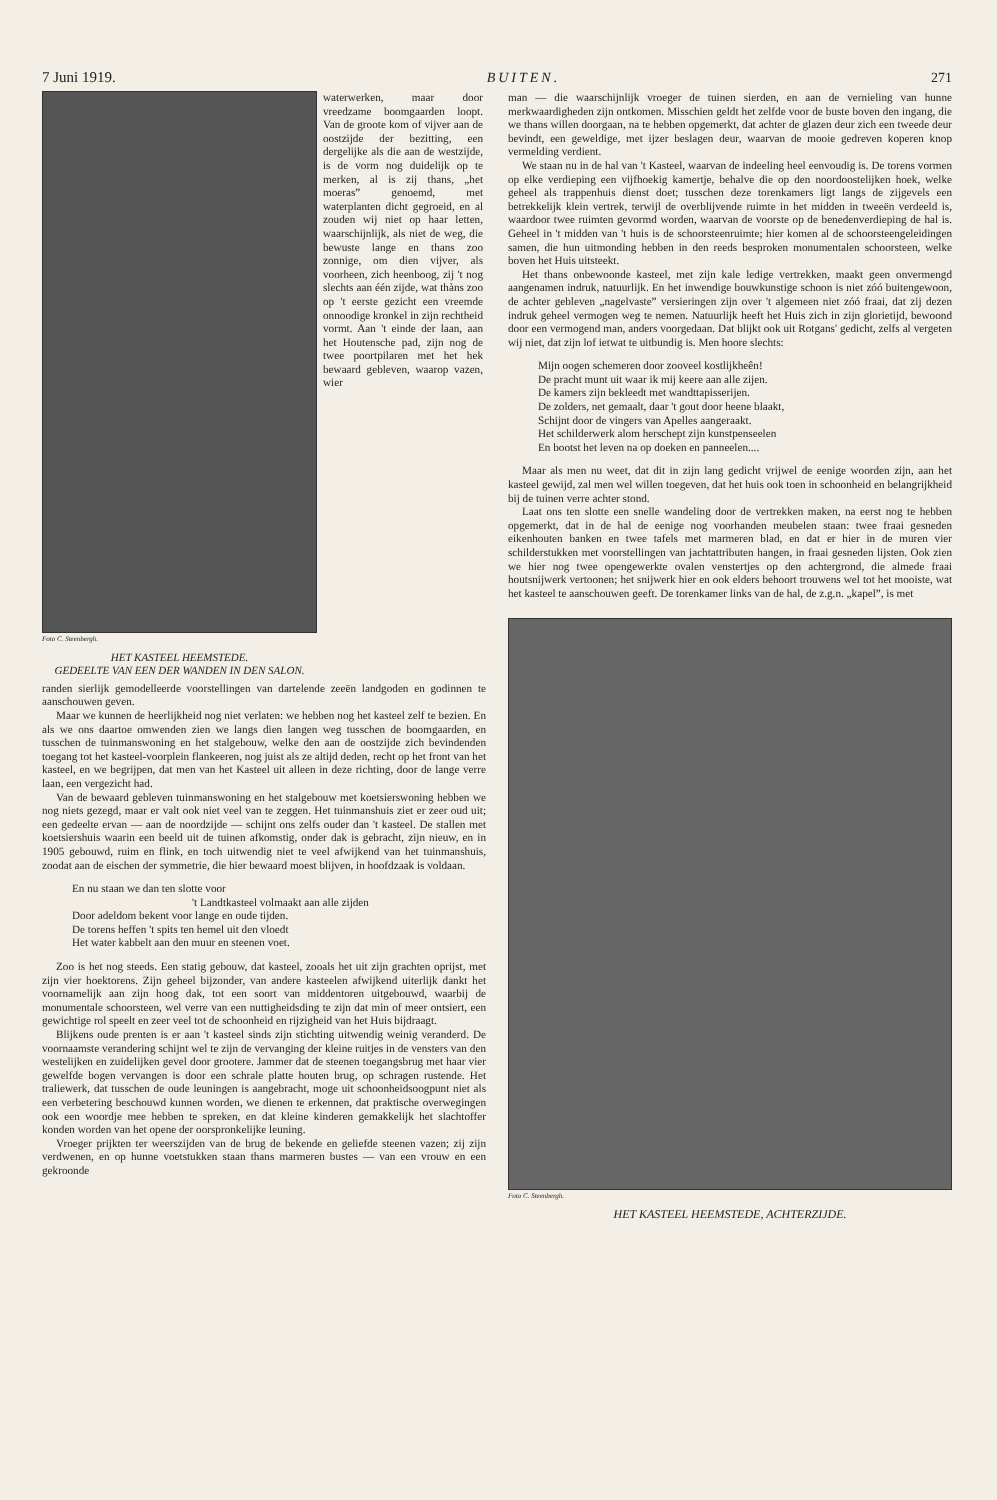7 Juni 1919. BUITEN. 271
Foto C. Steenbergh.
HET KASTEEL HEEMSTEDE.
GEDEELTE VAN EEN DER WANDEN IN DEN SALON.
waterwerken, maar door vreedzame boomgaarden loopt. Van de groote kom of vijver aan de oostzijde der bezitting, een dergelijke als die aan de westzijde, is de vorm nog duidelijk op te merken, al is zij thans, „het moeras” genoemd, met waterplanten dicht gegroeid, en al zouden wij niet op haar letten, waarschijnlijk, als niet de weg, die bewuste lange en thans zoo zonnige, om dien vijver, als voorheen, zich heenboog, zij 't nog slechts aan één zijde, wat thàns zoo op 't eerste gezicht een vreemde onnoodige kronkel in zijn rechtheid vormt. Aan 't einde der laan, aan het Houtensche pad, zijn nog de twee poortpilaren met het hek bewaard gebleven, waarop vazen, wier
randen sierlijk gemodelleerde voorstellingen van dartelende zeeën landgoden en godinnen te aanschouwen geven.
Maar we kunnen de heerlijkheid nog niet verlaten: we hebben nog het kasteel zelf te bezien. En als we ons daartoe omwenden zien we langs dien langen weg tusschen de boomgaarden, en tusschen de tuinmanswoning en het stalgebouw, welke den aan de oostzijde zich bevindenden toegang tot het kasteel-voorplein flankeeren, nog juist als ze altijd deden, recht op het front van het kasteel, en we begrijpen, dat men van het Kasteel uit alleen in deze richting, door de lange verre laan, een vergezicht had.
Van de bewaard gebleven tuinmanswoning en het stalgebouw met koetsierswoning hebben we nog niets gezegd, maar er valt ook niet veel van te zeggen. Het tuinmanshuis ziet er zeer oud uit; een gedeelte ervan — aan de noordzijde — schijnt ons zelfs ouder dan 't kasteel. De stallen met koetsiershuis waarin een beeld uit de tuinen afkomstig, onder dak is gebracht, zijn nieuw, en in 1905 gebouwd, ruim en flink, en toch uitwendig niet te veel afwijkend van het tuinmanshuis, zoodat aan de eischen der symmetrie, die hier bewaard moest blijven, in hoofdzaak is voldaan.
En nu staan we dan ten slotte voor
't Landtkasteel volmaakt aan alle zijden
Door adeldom bekent voor lange en oude tijden.
De torens heffen 't spits ten hemel uit den vloedt
Het water kabbelt aan den muur en steenen voet.
Zoo is het nog steeds. Een statig gebouw, dat kasteel, zooals het uit zijn grachten oprijst, met zijn vier hoektorens. Zijn geheel bijzonder, van andere kasteelen afwijkend uiterlijk dankt het voornamelijk aan zijn hoog dak, tot een soort van middentoren uitgebouwd, waarbij de monumentale schoorsteen, wel verre van een nuttigheidsding te zijn dat min of meer ontsiert, een gewichtige rol speelt en zeer veel tot de schoonheid en rijzigheid van het Huis bijdraagt.
Blijkens oude prenten is er aan 't kasteel sinds zijn stichting uitwendig weinig veranderd. De voornaamste verandering schijnt wel te zijn de vervanging der kleine ruitjes in de vensters van den westelijken en zuidelijken gevel door grootere. Jammer dat de steenen toegangsbrug met haar vier gewelfde bogen vervangen is door een schrale platte houten brug, op schragen rustende. Het traliewerk, dat tusschen de oude leuningen is aangebracht, moge uit schoonheidsoogpunt niet als een verbetering beschouwd kunnen worden, we dienen te erkennen, dat praktische overwegingen ook een woordje mee hebben te spreken, en dat kleine kinderen gemakkelijk het slachtoffer konden worden van het opene der oorspronkelijke leuning.
Vroeger prijkten ter weerszijden van de brug de bekende en geliefde steenen vazen; zij zijn verdwenen, en op hunne voetstukken staan thans marmeren bustes — van een vrouw en een gekroonde
man — die waarschijnlijk vroeger de tuinen sierden, en aan de vernieling van hunne merkwaardigheden zijn ontkomen. Misschien geldt het zelfde voor de buste boven den ingang, die we thans willen doorgaan, na te hebben opgemerkt, dat achter de glazen deur zich een tweede deur bevindt, een geweldige, met ijzer beslagen deur, waarvan de mooie gedreven koperen knop vermelding verdient.
We staan nu in de hal van 't Kasteel, waarvan de indeeling heel eenvoudig is. De torens vormen op elke verdieping een vijfhoekig kamertje, behalve die op den noordoostelijken hoek, welke geheel als trappenhuis dienst doet; tusschen deze torenkamers ligt langs de zijgevels een betrekkelijk klein vertrek, terwijl de overblijvende ruimte in het midden in tweeën verdeeld is, waardoor twee ruimten gevormd worden, waarvan de voorste op de benedenverdieping de hal is. Geheel in 't midden van 't huis is de schoorsteenruimte; hier komen al de schoorsteengeleidingen samen, die hun uitmonding hebben in den reeds besproken monumentalen schoorsteen, welke boven het Huis uitsteekt.
Het thans onbewoonde kasteel, met zijn kale ledige vertrekken, maakt geen onvermengd aangenamen indruk, natuurlijk. En het inwendige bouwkunstige schoon is niet zóó buitengewoon, de achter gebleven „nagelvaste” versieringen zijn over 't algemeen niet zóó fraai, dat zij dezen indruk geheel vermogen weg te nemen. Natuurlijk heeft het Huis zich in zijn glorietijd, bewoond door een vermogend man, anders voorgedaan. Dat blijkt ook uit Rotgans' gedicht, zelfs al vergeten wij niet, dat zijn lof ietwat te uitbundig is. Men hoore slechts:
Mijn oogen schemeren door zooveel kostlijkheên!
De pracht munt uit waar ik mij keere aan alle zijen.
De kamers zijn bekleedt met wandttapisserijen.
De zolders, net gemaalt, daar 't gout door heene blaakt,
Schijnt door de vingers van Apelles aangeraakt.
Het schilderwerk alom herschept zijn kunstpenseelen
En bootst het leven na op doeken en panneelen....
Maar als men nu weet, dat dit in zijn lang gedicht vrijwel de eenige woorden zijn, aan het kasteel gewijd, zal men wel willen toegeven, dat het huis ook toen in schoonheid en belangrijkheid bij de tuinen verre achter stond.
Laat ons ten slotte een snelle wandeling door de vertrekken maken, na eerst nog te hebben opgemerkt, dat in de hal de eenige nog voorhanden meubelen staan: twee fraai gesneden eikenhouten banken en twee tafels met marmeren blad, en dat er hier in de muren vier schilderstukken met voorstellingen van jachtattributen hangen, in fraai gesneden lijsten. Ook zien we hier nog twee opengewerkte ovalen venstertjes op den achtergrond, die almede fraai houtsnijwerk vertoonen; het snijwerk hier en ook elders behoort trouwens wel tot het mooiste, wat het kasteel te aanschouwen geeft. De torenkamer links van de hal, de z.g.n. „kapel”, is met
Foto C. Steenbergh.
HET KASTEEL HEEMSTEDE, ACHTERZIJDE.